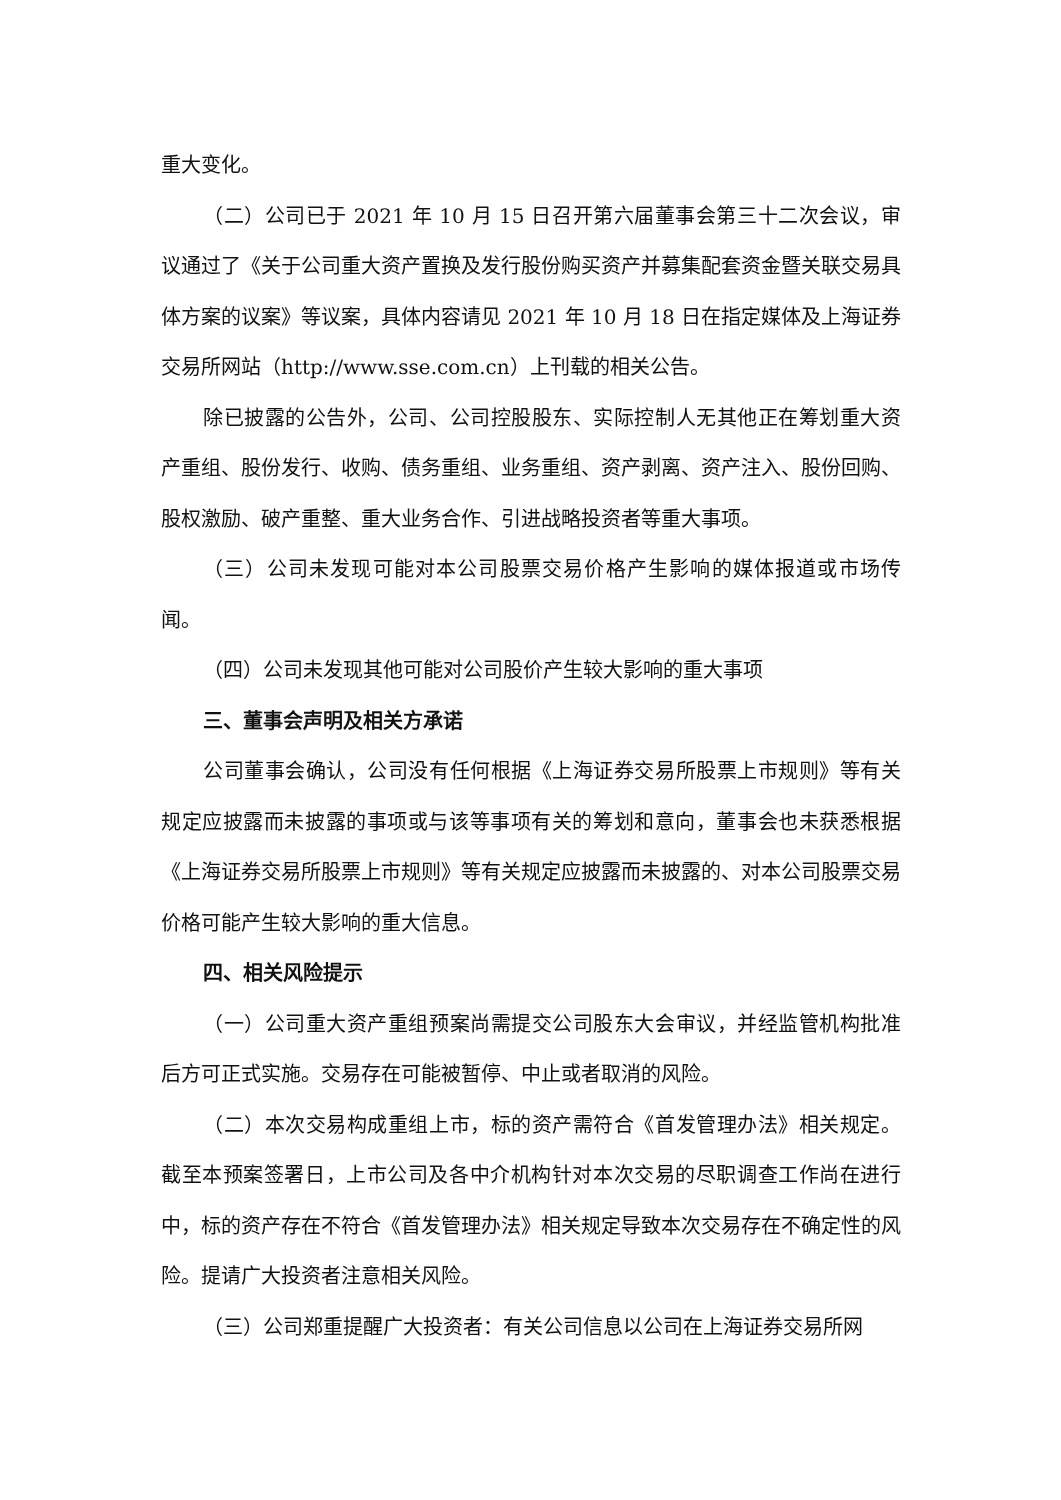重大变化。
（二）公司已于 2021 年 10 月 15 日召开第六届董事会第三十二次会议，审议通过了《关于公司重大资产置换及发行股份购买资产并募集配套资金暨关联交易具体方案的议案》等议案，具体内容请见 2021 年 10 月 18 日在指定媒体及上海证券交易所网站（http://www.sse.com.cn）上刊载的相关公告。
除已披露的公告外，公司、公司控股股东、实际控制人无其他正在筹划重大资产重组、股份发行、收购、债务重组、业务重组、资产剥离、资产注入、股份回购、股权激励、破产重整、重大业务合作、引进战略投资者等重大事项。
（三）公司未发现可能对本公司股票交易价格产生影响的媒体报道或市场传闻。
（四）公司未发现其他可能对公司股价产生较大影响的重大事项
三、董事会声明及相关方承诺
公司董事会确认，公司没有任何根据《上海证券交易所股票上市规则》等有关规定应披露而未披露的事项或与该等事项有关的筹划和意向，董事会也未获悉根据《上海证券交易所股票上市规则》等有关规定应披露而未披露的、对本公司股票交易价格可能产生较大影响的重大信息。
四、相关风险提示
（一）公司重大资产重组预案尚需提交公司股东大会审议，并经监管机构批准后方可正式实施。交易存在可能被暂停、中止或者取消的风险。
（二）本次交易构成重组上市，标的资产需符合《首发管理办法》相关规定。截至本预案签署日，上市公司及各中介机构针对本次交易的尽职调查工作尚在进行中，标的资产存在不符合《首发管理办法》相关规定导致本次交易存在不确定性的风险。提请广大投资者注意相关风险。
（三）公司郑重提醒广大投资者：有关公司信息以公司在上海证券交易所网